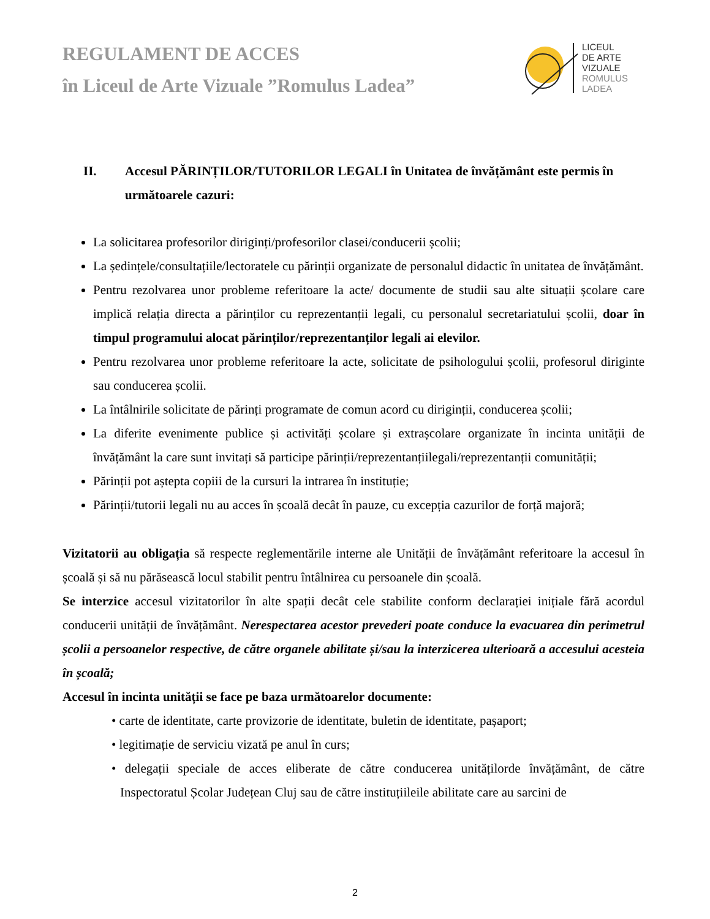REGULAMENT DE ACCES
în Liceul de Arte Vizuale ”Romulus Ladea”
LICEUL
DE ARTE
VIZUALE
ROMULUS
LADEA
II. Accesul PĂRINȚILOR/TUTORILOR LEGALI în Unitatea de învățământ este permis în următoarele cazuri:
La solicitarea profesorilor diriginți/profesorilor clasei/conducerii școlii;
La ședințele/consultațiile/lectoratele cu părinții organizate de personalul didactic în unitatea de învățământ.
Pentru rezolvarea unor probleme referitoare la acte/ documente de studii sau alte situații școlare care implică relația directa a părinților cu reprezentanții legali, cu personalul secretariatului școlii, doar în timpul programului alocat părinților/reprezentanților legali ai elevilor.
Pentru rezolvarea unor probleme referitoare la acte, solicitate de psihologului școlii, profesorul diriginte sau conducerea școlii.
La întâlnirile solicitate de părinți programate de comun acord cu diriginții, conducerea școlii;
La diferite evenimente publice și activități școlare și extrașcolare organizate în incinta unității de învățământ la care sunt invitați să participe părinții/reprezentanțiilegali/reprezentanții comunității;
Părinții pot aștepta copiii de la cursuri la intrarea în instituție;
Părinții/tutorii legali nu au acces în școală decât în pauze, cu excepția cazurilor de forță majoră;
Vizitatorii au obligația să respecte reglementările interne ale Unității de învățământ referitoare la accesul în școală și să nu părăsească locul stabilit pentru întâlnirea cu persoanele din școală.
Se interzice accesul vizitatorilor în alte spații decât cele stabilite conform declarației inițiale fără acordul conducerii unității de învățământ. Nerespectarea acestor prevederi poate conduce la evacuarea din perimetrul școlii a persoanelor respective, de către organele abilitate și/sau la interzicerea ulterioară a accesului acesteia în școală;
Accesul în incinta unității se face pe baza următoarelor documente:
• carte de identitate, carte provizorie de identitate, buletin de identitate, pașaport;
• legitimație de serviciu vizată pe anul în curs;
• delegații speciale de acces eliberate de către conducerea unitățilorde învățământ, de către Inspectoratul Școlar Județean Cluj sau de către instituțiileile abilitate care au sarcini de
2